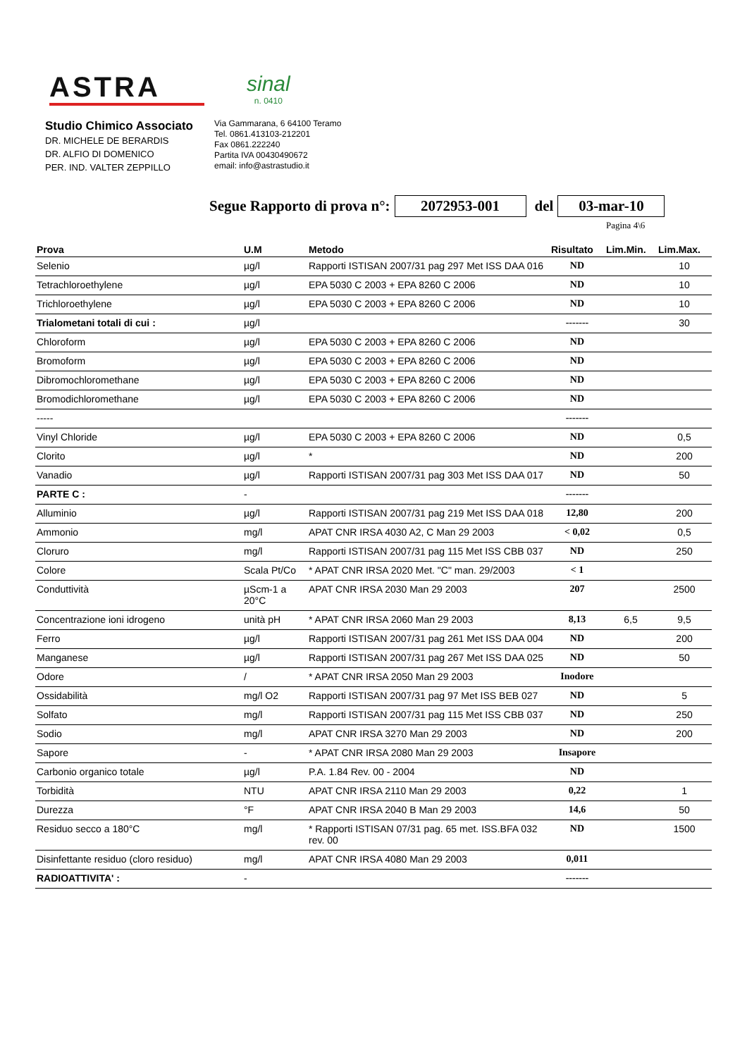ASTRA
sinal
n. 0410
Studio Chimico Associato
DR. MICHELE DE BERARDIS
DR. ALFIO DI DOMENICO
PER. IND. VALTER ZEPPILLO
Via Gammarana, 6 64100 Teramo
Tel. 0861.413103-212201
Fax 0861.222240
Partita IVA 00430490672
email: info@astrastudio.it
Segue Rapporto di prova n°: 2072953-001 del 03-mar-10
Pagina 4\6
| Prova | U.M | Metodo | Risultato | Lim.Min. | Lim.Max. |
| --- | --- | --- | --- | --- | --- |
| Selenio | µg/l | Rapporti ISTISAN 2007/31 pag 297 Met ISS DAA 016 | ND | | 10 |
| Tetrachloroethylene | µg/l | EPA 5030 C 2003 + EPA 8260 C 2006 | ND | | 10 |
| Trichloroethylene | µg/l | EPA 5030 C 2003 + EPA 8260 C 2006 | ND | | 10 |
| Trialometani totali di cui : | µg/l | | ------- | | 30 |
| Chloroform | µg/l | EPA 5030 C 2003 + EPA 8260 C 2006 | ND | | |
| Bromoform | µg/l | EPA 5030 C 2003 + EPA 8260 C 2006 | ND | | |
| Dibromochloromethane | µg/l | EPA 5030 C 2003 + EPA 8260 C 2006 | ND | | |
| Bromodichloromethane | µg/l | EPA 5030 C 2003 + EPA 8260 C 2006 | ND | | |
| ----- | | | ------- | | |
| Vinyl Chloride | µg/l | EPA 5030 C 2003 + EPA 8260 C 2006 | ND | | 0,5 |
| Clorito | µg/l | * | ND | | 200 |
| Vanadio | µg/l | Rapporti ISTISAN 2007/31 pag 303 Met ISS DAA 017 | ND | | 50 |
| PARTE C : | - | | ------- | | |
| Alluminio | µg/l | Rapporti ISTISAN 2007/31 pag 219 Met ISS DAA 018 | 12,80 | | 200 |
| Ammonio | mg/l | APAT CNR IRSA 4030 A2, C Man 29 2003 | < 0,02 | | 0,5 |
| Cloruro | mg/l | Rapporti ISTISAN 2007/31 pag 115 Met ISS CBB 037 | ND | | 250 |
| Colore | Scala Pt/Co | * APAT CNR IRSA 2020 Met. "C" man. 29/2003 | < 1 | | |
| Conduttività | µScm-1 a 20°C | APAT CNR IRSA 2030 Man 29 2003 | 207 | | 2500 |
| Concentrazione ioni idrogeno | unità pH | * APAT CNR IRSA 2060 Man 29 2003 | 8,13 | 6,5 | 9,5 |
| Ferro | µg/l | Rapporti ISTISAN 2007/31 pag 261 Met ISS DAA 004 | ND | | 200 |
| Manganese | µg/l | Rapporti ISTISAN 2007/31 pag 267 Met ISS DAA 025 | ND | | 50 |
| Odore | / | * APAT CNR IRSA 2050 Man 29 2003 | Inodore | | |
| Ossidabilità | mg/l O2 | Rapporti ISTISAN 2007/31 pag 97 Met ISS BEB 027 | ND | | 5 |
| Solfato | mg/l | Rapporti ISTISAN 2007/31 pag 115 Met ISS CBB 037 | ND | | 250 |
| Sodio | mg/l | APAT CNR IRSA 3270 Man 29 2003 | ND | | 200 |
| Sapore | - | * APAT CNR IRSA 2080 Man 29 2003 | Insapore | | |
| Carbonio organico totale | µg/l | P.A. 1.84 Rev. 00 - 2004 | ND | | |
| Torbidità | NTU | APAT CNR IRSA 2110 Man 29 2003 | 0,22 | | 1 |
| Durezza | °F | APAT CNR IRSA 2040 B Man 29 2003 | 14,6 | | 50 |
| Residuo secco a 180°C | mg/l | * Rapporti ISTISAN 07/31 pag. 65 met. ISS.BFA 032 rev. 00 | ND | | 1500 |
| Disinfettante residuo (cloro residuo) | mg/l | APAT CNR IRSA 4080 Man 29 2003 | 0,011 | | |
| RADIOATTIVITA' : | - | | ------- | | |